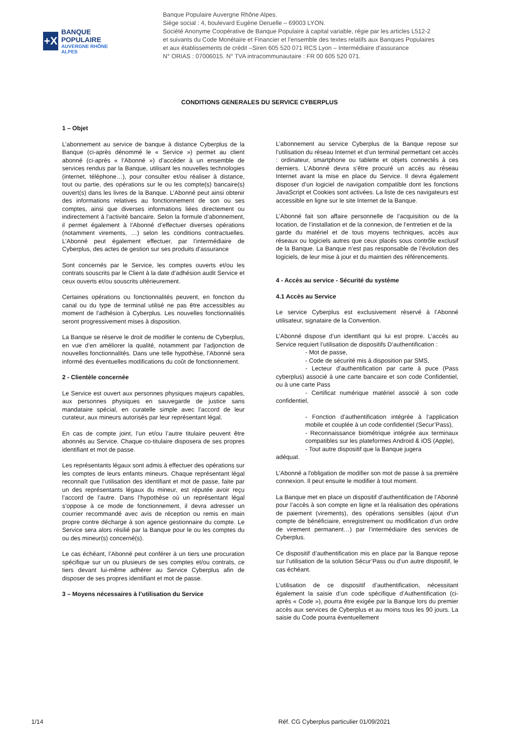+X
BANQUE POPULAIRE
AUVERGNE RHÔNE ALPES
Banque Populaire Auvergne Rhône Alpes.
Siège social : 4, boulevard Eugène Deruelle – 69003 LYON.
Société Anonyme Coopérative de Banque Populaire à capital variable, régie par les articles L512-2
et suivants du Code Monétaire et Financier et l’ensemble des textes relatifs aux Banques Populaires
et aux établissements de crédit –Siren 605 520 071 RCS Lyon – Intermédiaire d’assurance
N° ORIAS : 07006015. N° TVA intracommunautaire : FR 00 605 520 071.
CONDITIONS GENERALES DU SERVICE CYBERPLUS
1 – Objet
L’abonnement au service de banque à distance Cyberplus de la Banque (ci-après dénommé le « Service ») permet au client abonné (ci-après « l’Abonné ») d’accéder à un ensemble de services rendus par la Banque, utilisant les nouvelles technologies (internet, téléphone…), pour consulter et/ou réaliser à distance, tout ou partie, des opérations sur le ou les compte(s) bancaire(s) ouvert(s) dans les livres de la Banque. L’Abonné peut ainsi obtenir des informations relatives au fonctionnement de son ou ses comptes, ainsi que diverses informations liées directement ou indirectement à l’activité bancaire. Selon la formule d’abonnement, il permet également à l’Abonné d’effectuer diverses opérations (notamment virements, …) selon les conditions contractuelles. L’Abonné peut également effectuer, par l’intermédiaire de Cyberplus, des actes de gestion sur ses produits d’assurance
Sont concernés par le Service, les comptes ouverts et/ou les contrats souscrits par le Client à la date d’adhésion audit Service et ceux ouverts et/ou souscrits ultérieurement.
Certaines opérations ou fonctionnalités peuvent, en fonction du canal ou du type de terminal utilisé ne pas être accessibles au moment de l’adhésion à Cyberplus. Les nouvelles fonctionnalités seront progressivement mises à disposition.
La Banque se réserve le droit de modifier le contenu de Cyberplus, en vue d’en améliorer la qualité, notamment par l’adjonction de nouvelles fonctionnalités. Dans une telle hypothèse, l’Abonné sera informé des éventuelles modifications du coût de fonctionnement.
2 - Clientèle concernée
Le Service est ouvert aux personnes physiques majeurs capables, aux personnes physiques en sauvegarde de justice sans mandataire spécial, en curatelle simple avec l’accord de leur curateur, aux mineurs autorisés par leur représentant légal.
En cas de compte joint, l’un et/ou l’autre titulaire peuvent être abonnés au Service. Chaque co-titulaire disposera de ses propres identifiant et mot de passe.
Les représentants légaux sont admis à effectuer des opérations sur les comptes de leurs enfants mineurs. Chaque représentant légal reconnaît que l’utilisation des identifiant et mot de passe, faite par un des représentants légaux du mineur, est réputée avoir reçu l’accord de l’autre. Dans l’hypothèse où un représentant légal s’oppose à ce mode de fonctionnement, il devra adresser un courrier recommandé avec avis de réception ou remis en main propre contre décharge à son agence gestionnaire du compte. Le Service sera alors résilié par la Banque pour le ou les comptes du ou des mineur(s) concerné(s).
Le cas échéant, l’Abonné peut conférer à un tiers une procuration spécifique sur un ou plusieurs de ses comptes et/ou contrats, ce tiers devant lui-même adhérer au Service Cyberplus afin de disposer de ses propres identifiant et mot de passe.
3 – Moyens nécessaires à l’utilisation du Service
L’abonnement au service Cyberplus de la Banque repose sur l’utilisation du réseau Internet et d’un terminal permettant cet accès : ordinateur, smartphone ou tablette et objets connectés à ces derniers. L’Abonné devra s’être procuré un accès au réseau Internet avant la mise en place du Service. Il devra également disposer d’un logiciel de navigation compatible dont les fonctions JavaScript et Cookies sont activées. La liste de ces navigateurs est accessible en ligne sur le site Internet de la Banque.
L’Abonné fait son affaire personnelle de l’acquisition ou de la location, de l’installation et de la connexion, de l’entretien et de la
garde du matériel et de tous moyens techniques, accès aux réseaux ou logiciels autres que ceux placés sous contrôle exclusif de la Banque. La Banque n’est pas responsable de l’évolution des logiciels, de leur mise à jour et du maintien des référencements.
4 - Accès au service - Sécurité du système
4.1 Accès au Service
Le service Cyberplus est exclusivement réservé à l’Abonné utilisateur, signataire de la Convention.
L’Abonné dispose d’un identifiant qui lui est propre. L’accès au Service requiert l’utilisation de dispositifs D’authentification :
- Mot de passe,
- Code de sécurité mis à disposition par SMS,
- Lecteur d’authentification par carte à puce (Pass cyberplus) associé à une carte bancaire et son code Confidentiel, ou à une carte Pass
- Certificat numérique matériel associé à son code confidentiel,
- Fonction d’authentification intégrée à l’application mobile et couplée à un code confidentiel (Secur’Pass),
- Reconnaissance biométrique intégrée aux terminaux compatibles sur les plateformes Android & iOS (Apple),
- Tout autre dispositif que la Banque jugera
adéquat.
L’Abonné a l'obligation de modifier son mot de passe à sa première connexion. Il peut ensuite le modifier à tout moment.
La Banque met en place un dispositif d’authentification de l’Abonné pour l’accès à son compte en ligne et la réalisation des opérations de paiement (virements), des opérations sensibles (ajout d’un compte de bénéficiaire, enregistrement ou modification d’un ordre de virement permanent…) par l’intermédiaire des services de Cyberplus.
Ce dispositif d’authentification mis en place par la Banque repose sur l’utilisation de la solution Sécur’Pass ou d’un autre dispositif, le cas échéant.
L’utilisation de ce dispositif d’authentification, nécessitant également la saisie d’un code spécifique d’Authentification (ci-après « Code »), pourra être exigée par la Banque lors du premier accès aux services de Cyberplus et au moins tous les 90 jours. La saisie du Code pourra éventuellement
1/14 Réf. CG Cyberplus particulier 01/09/2021